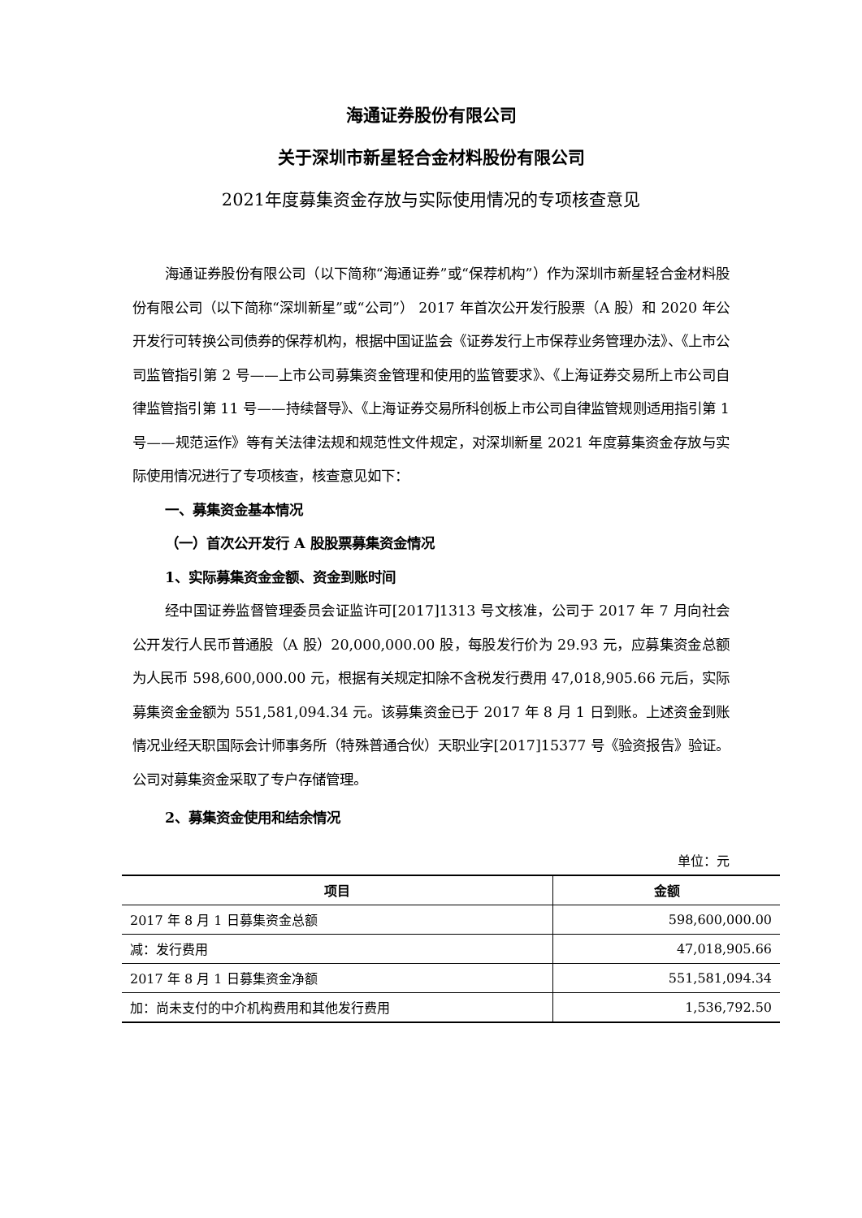海通证券股份有限公司
关于深圳市新星轻合金材料股份有限公司
2021年度募集资金存放与实际使用情况的专项核查意见
海通证券股份有限公司（以下简称“海通证券”或“保荐机构”）作为深圳市新星轻合金材料股份有限公司（以下简称“深圳新星”或“公司”） 2017 年首次公开发行股票（A 股）和 2020 年公开发行可转换公司债券的保荐机构，根据中国证监会《证券发行上市保荐业务管理办法》、《上市公司监管指引第 2 号——上市公司募集资金管理和使用的监管要求》、《上海证券交易所上市公司自律监管指引第 11 号——持续督导》、《上海证券交易所科创板上市公司自律监管规则适用指引第 1 号——规范运作》等有关法律法规和规范性文件规定，对深圳新星 2021 年度募集资金存放与实际使用情况进行了专项核查，核查意见如下：
一、募集资金基本情况
（一）首次公开发行 A 股股票募集资金情况
1、实际募集资金金额、资金到账时间
经中国证券监督管理委员会证监许可[2017]1313 号文核准，公司于 2017 年 7 月向社会公开发行人民币普通股（A 股）20,000,000.00 股，每股发行价为 29.93 元，应募集资金总额为人民币 598,600,000.00 元，根据有关规定扣除不含税发行费用 47,018,905.66 元后，实际募集资金金额为 551,581,094.34 元。该募集资金已于 2017 年 8 月 1 日到账。上述资金到账情况业经天职国际会计师事务所（特殊普通合伙）天职业字[2017]15377 号《验资报告》验证。公司对募集资金采取了专户存储管理。
2、募集资金使用和结余情况
单位：元
| 项目 | 金额 |
| --- | --- |
| 2017 年 8 月 1 日募集资金总额 | 598,600,000.00 |
| 减：发行费用 | 47,018,905.66 |
| 2017 年 8 月 1 日募集资金净额 | 551,581,094.34 |
| 加：尚未支付的中介机构费用和其他发行费用 | 1,536,792.50 |